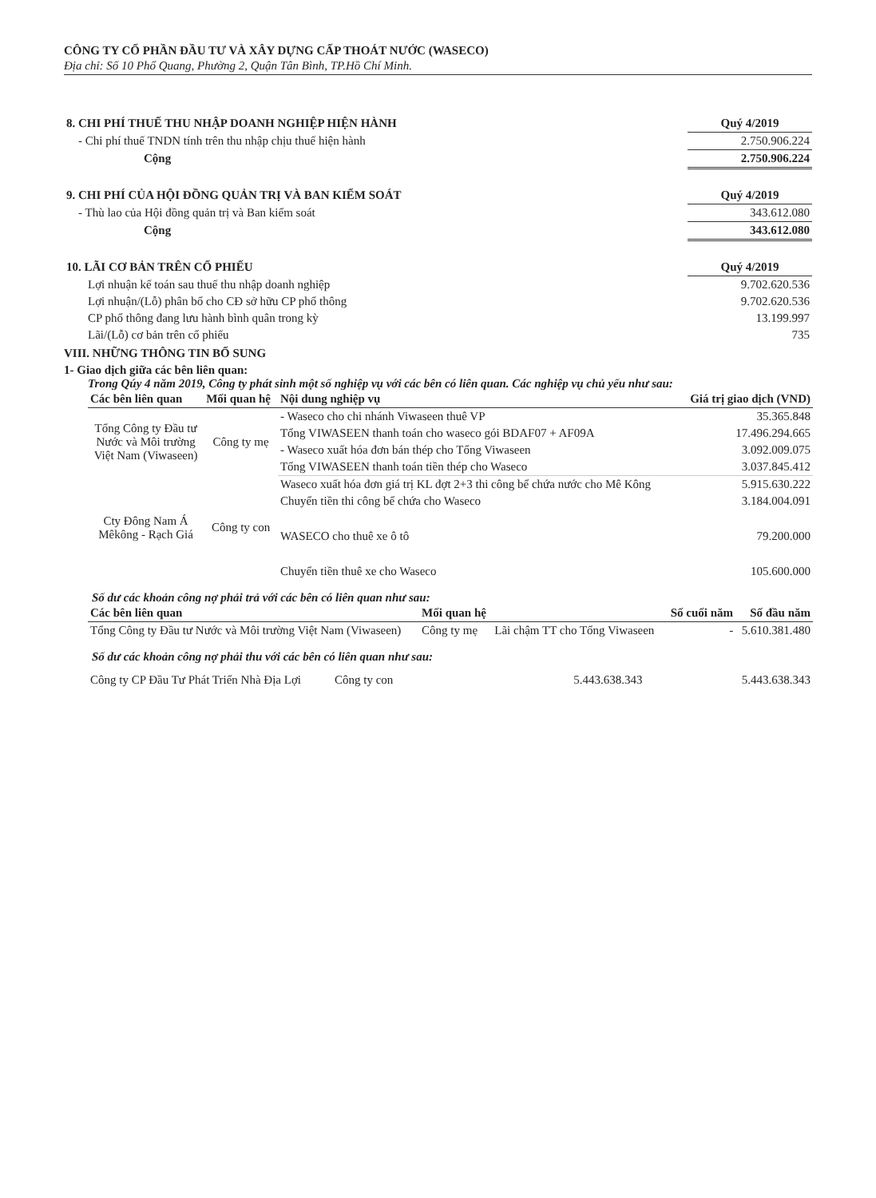CÔNG TY CỔ PHẦN ĐẦU TƯ VÀ XÂY DỰNG CẤP THOÁT NƯỚC (WASECO)
Địa chỉ: Số 10 Phổ Quang, Phường 2, Quận Tân Bình, TP.Hồ Chí Minh.
| 8. CHI PHÍ THUẾ THU NHẬP DOANH NGHIỆP HIỆN HÀNH | Quý 4/2019 |
| - Chi phí thuế TNDN tính trên thu nhập chịu thuế hiện hành | 2.750.906.224 |
| Cộng | 2.750.906.224 |
| 9. CHI PHÍ CỦA HỘI ĐỒNG QUẢN TRỊ VÀ BAN KIỂM SOÁT | Quý 4/2019 |
| - Thù lao của Hội đồng quản trị và Ban kiểm soát | 343.612.080 |
| Cộng | 343.612.080 |
| 10. LÃI CƠ BẢN TRÊN CỔ PHIẾU | Quý 4/2019 |
| Lợi nhuận kế toán sau thuế thu nhập doanh nghiệp | 9.702.620.536 |
| Lợi nhuận/(Lỗ) phân bổ cho CĐ sở hữu CP phổ thông | 9.702.620.536 |
| CP phổ thông đang lưu hành bình quân trong kỳ | 13.199.997 |
| Lãi/(Lỗ) cơ bản trên cổ phiếu | 735 |
VIII. NHỮNG THÔNG TIN BỔ SUNG
1- Giao dịch giữa các bên liên quan:
Trong Qúy 4 năm 2019, Công ty phát sinh một số nghiệp vụ với các bên có liên quan. Các nghiệp vụ chủ yếu như sau:
| Các bên liên quan | Mối quan hệ | Nội dung nghiệp vụ | Giá trị giao dịch (VND) |
| --- | --- | --- | --- |
| Tổng Công ty Đầu tư Nước và Môi trường Việt Nam (Viwaseen) | Công ty mẹ | - Waseco cho chi nhánh Viwaseen thuê VP | 35.365.848 |
| | | Tổng VIWASEEN thanh toán cho waseco gói BDAF07 + AF09A | 17.496.294.665 |
| | | - Waseco xuất hóa đơn bán thép cho Tổng Viwaseen | 3.092.009.075 |
| | | Tổng VIWASEEN thanh toán tiền thép cho Waseco | 3.037.845.412 |
| Cty Đông Nam Á Mêkông - Rạch Giá | Công ty con | Waseco xuất hóa đơn giá trị KL đợt 2+3 thi công bể chứa nước cho Mê Kông | 5.915.630.222 |
| | | Chuyển tiền thi công bể chứa cho Waseco | 3.184.004.091 |
| | | WASECO cho thuê xe ô tô | 79.200.000 |
| | | Chuyển tiền thuê xe cho Waseco | 105.600.000 |
Số dư các khoản công nợ phải trả với các bên có liên quan như sau:
| Các bên liên quan | Mối quan hệ | | Số cuối năm | Số đầu năm |
| --- | --- | --- | --- | --- |
| Tổng Công ty Đầu tư Nước và Môi trường Việt Nam (Viwaseen) | Công ty mẹ | Lãi chậm TT cho Tổng Viwaseen | - | 5.610.381.480 |
Số dư các khoản công nợ phải thu với các bên có liên quan như sau:
| Công ty CP Đầu Tư Phát Triển Nhà Địa Lợi | Công ty con | 5.443.638.343 | 5.443.638.343 |